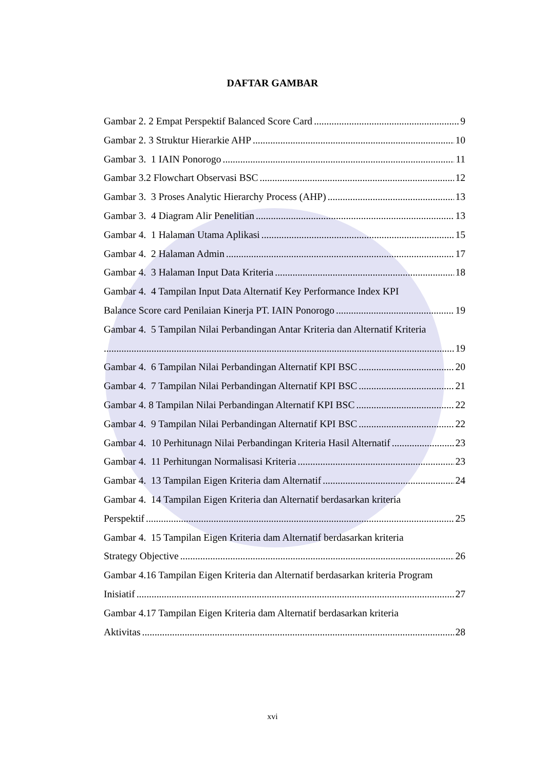DAFTAR GAMBAR
Gambar 2. 2 Empat Perspektif Balanced Score Card 9
Gambar 2. 3 Struktur Hierarkie AHP 10
Gambar 3. 1 IAIN Ponorogo 11
Gambar 3.2 Flowchart Observasi BSC 12
Gambar 3. 3 Proses Analytic Hierarchy Process (AHP) 13
Gambar 3. 4 Diagram Alir Penelitian 13
Gambar 4. 1 Halaman Utama Aplikasi 15
Gambar 4. 2 Halaman Admin 17
Gambar 4. 3 Halaman Input Data Kriteria 18
Gambar 4. 4 Tampilan Input Data Alternatif Key Performance Index KPI
Balance Score card Penilaian Kinerja PT. IAIN Ponorogo 19
Gambar 4. 5 Tampilan Nilai Perbandingan Antar Kriteria dan Alternatif Kriteria
19
Gambar 4. 6 Tampilan Nilai Perbandingan Alternatif KPI BSC 20
Gambar 4. 7 Tampilan Nilai Perbandingan Alternatif KPI BSC 21
Gambar 4. 8 Tampilan Nilai Perbandingan Alternatif KPI BSC 22
Gambar 4. 9 Tampilan Nilai Perbandingan Alternatif KPI BSC 22
Gambar 4. 10 Perhitunagn Nilai Perbandingan Kriteria Hasil Alternatif 23
Gambar 4. 11 Perhitungan Normalisasi Kriteria 23
Gambar 4. 13 Tampilan Eigen Kriteria dam Alternatif 24
Gambar 4. 14 Tampilan Eigen Kriteria dan Alternatif berdasarkan kriteria
Perspektif 25
Gambar 4. 15 Tampilan Eigen Kriteria dam Alternatif berdasarkan kriteria
Strategy Objective 26
Gambar 4.16 Tampilan Eigen Kriteria dan Alternatif berdasarkan kriteria Program
Inisiatif 27
Gambar 4.17 Tampilan Eigen Kriteria dam Alternatif berdasarkan kriteria
Aktivitas 28
xvi